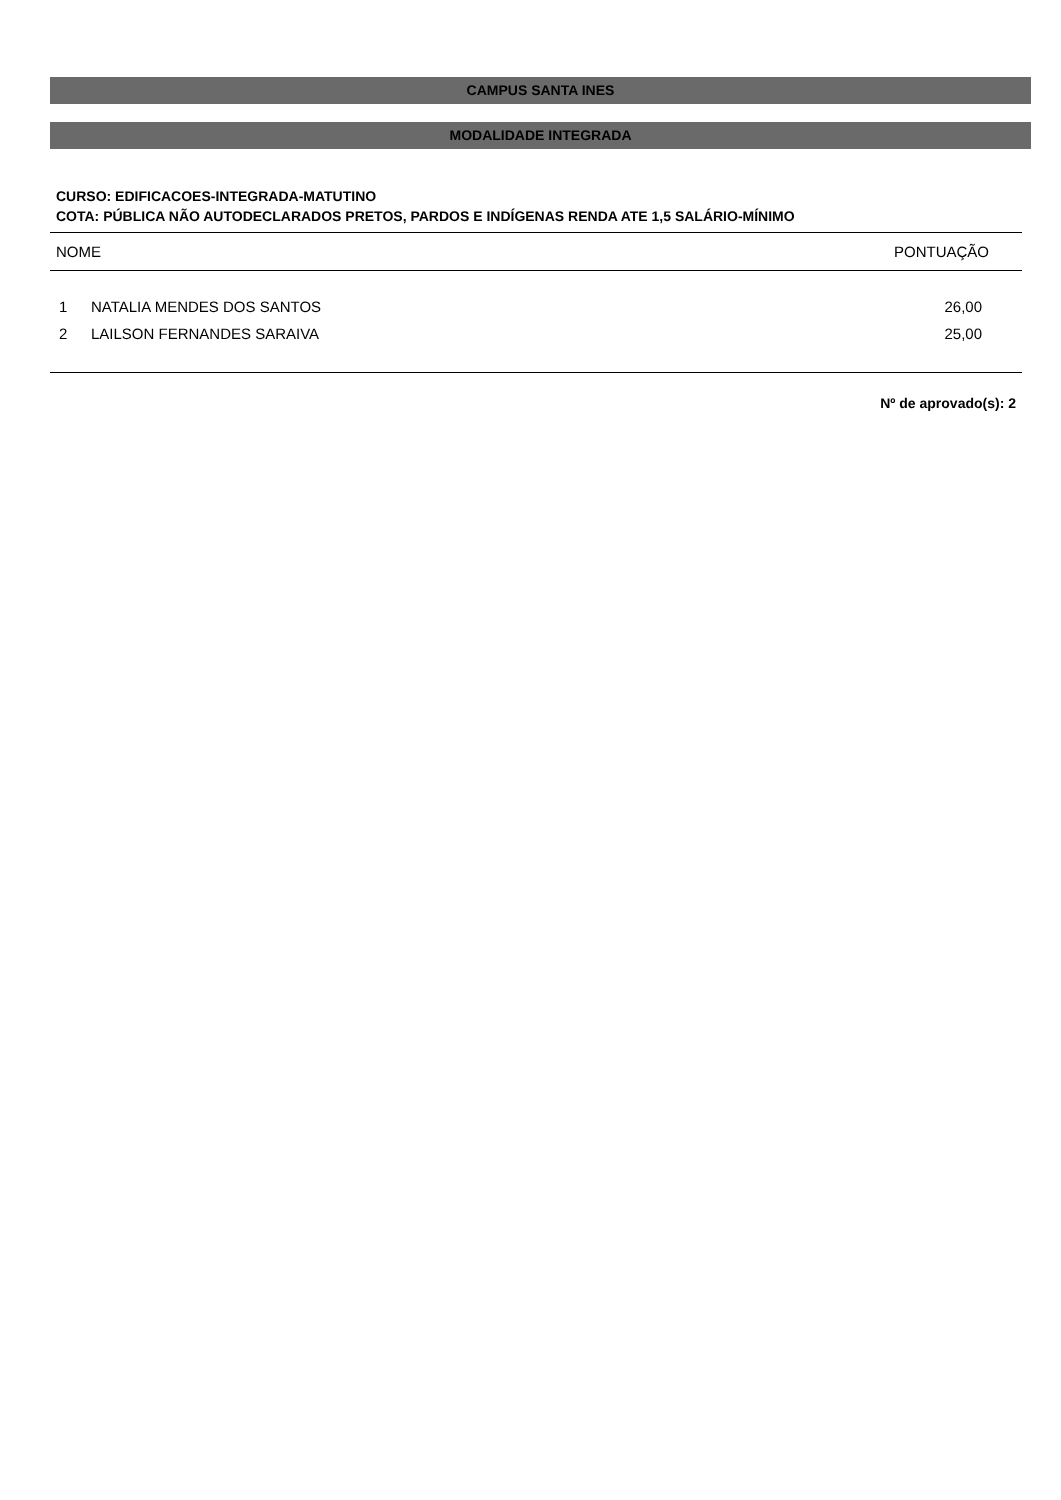CAMPUS SANTA INES
MODALIDADE INTEGRADA
CURSO: EDIFICACOES-INTEGRADA-MATUTINO
COTA: PÚBLICA NÃO AUTODECLARADOS PRETOS, PARDOS E INDÍGENAS RENDA ATE 1,5 SALÁRIO-MÍNIMO
| NOME | | PONTUAÇÃO |
| --- | --- | --- |
| 1 | NATALIA MENDES DOS SANTOS | 26,00 |
| 2 | LAILSON FERNANDES SARAIVA | 25,00 |
Nº de aprovado(s): 2